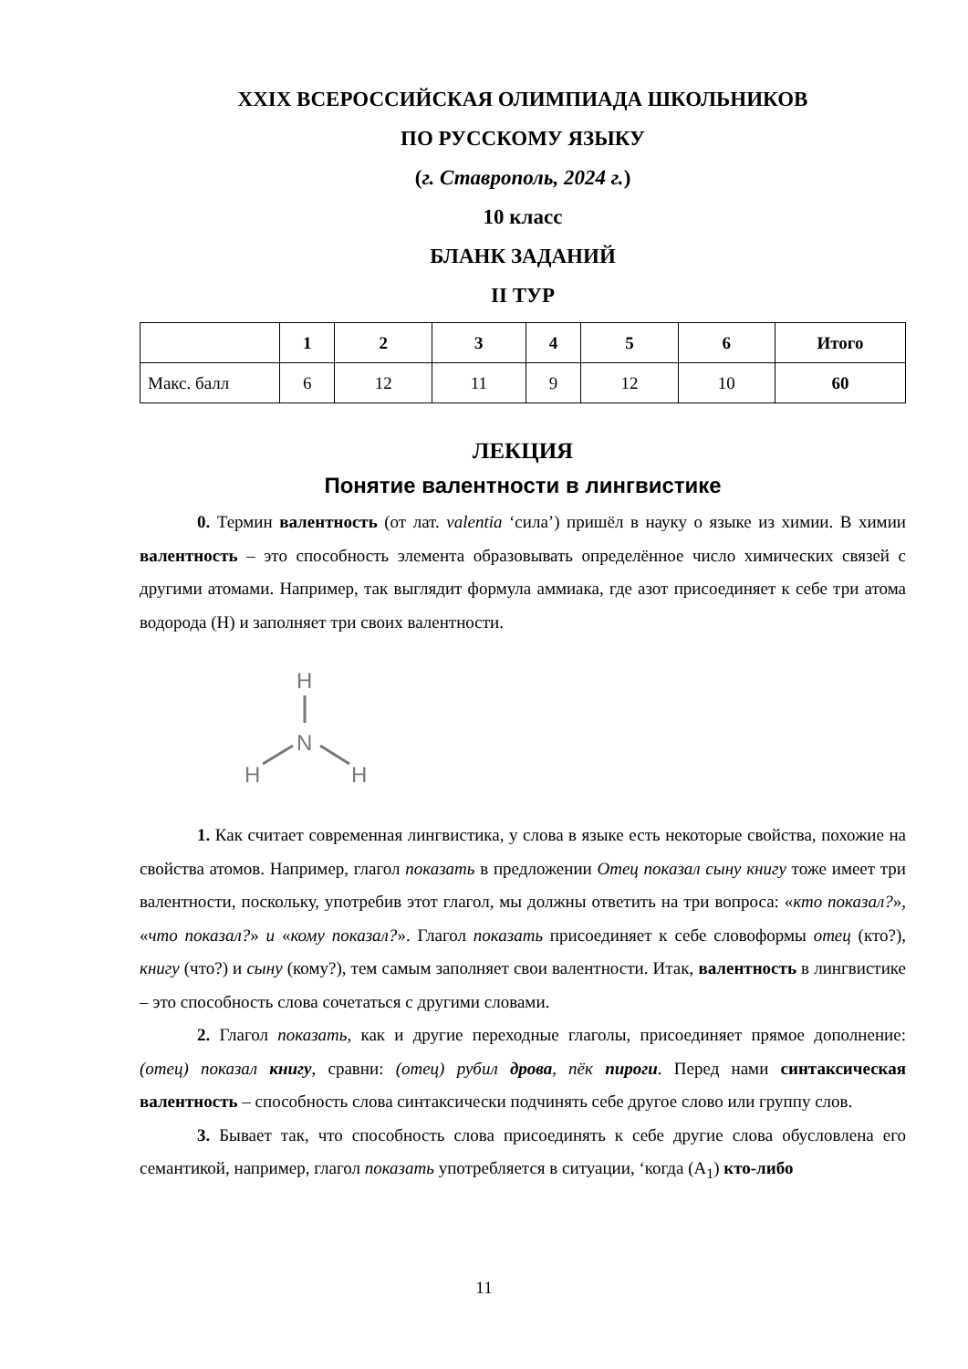XXIX ВСЕРОССИЙСКАЯ ОЛИМПИАДА ШКОЛЬНИКОВ
ПО РУССКОМУ ЯЗЫКУ
(г. Ставрополь, 2024 г.)
10 класс
БЛАНК ЗАДАНИЙ
II ТУР
| | 1 | 2 | 3 | 4 | 5 | 6 | Итого |
| --- | --- | --- | --- | --- | --- | --- | --- |
| Макс. балл | 6 | 12 | 11 | 9 | 12 | 10 | 60 |
ЛЕКЦИЯ
Понятие валентности в лингвистике
0. Термин валентность (от лат. valentia ‘сила’) пришёл в науку о языке из химии. В химии валентность – это способность элемента образовывать определённое число химических связей с другими атомами. Например, так выглядит формула аммиака, где азот присоединяет к себе три атома водорода (H) и заполняет три своих валентности.
H
N
H
H
1. Как считает современная лингвистика, у слова в языке есть некоторые свойства, похожие на свойства атомов. Например, глагол показать в предложении Отец показал сыну книгу тоже имеет три валентности, поскольку, употребив этот глагол, мы должны ответить на три вопроса: «кто показал?», «что показал?» и «кому показал?». Глагол показать присоединяет к себе словоформы отец (кто?), книгу (что?) и сыну (кому?), тем самым заполняет свои валентности. Итак, валентность в лингвистике – это способность слова сочетаться с другими словами.
2. Глагол показать, как и другие переходные глаголы, присоединяет прямое дополнение: (отец) показал книгу, сравни: (отец) рубил дрова, пёк пироги. Перед нами синтаксическая валентность – способность слова синтаксически подчинять себе другое слово или группу слов.
3. Бывает так, что способность слова присоединять к себе другие слова обусловлена его семантикой, например, глагол показать употребляется в ситуации, ‘когда (A<sub>1</sub>) кто-либо
11